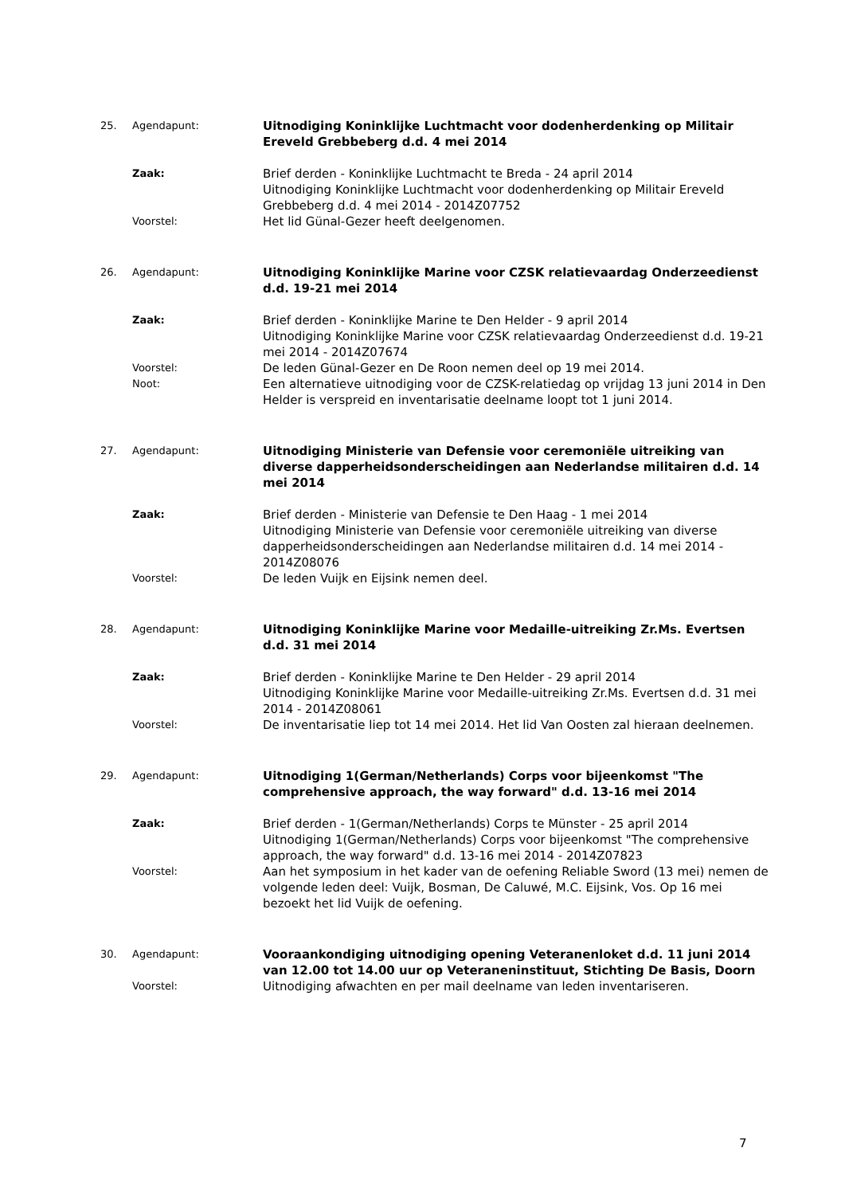25. Agendapunt:
Uitnodiging Koninklijke Luchtmacht voor dodenherdenking op Militair Ereveld Grebbeberg d.d. 4 mei 2014
Zaak:
Brief derden - Koninklijke Luchtmacht te Breda - 24 april 2014
Uitnodiging Koninklijke Luchtmacht voor dodenherdenking op Militair Ereveld Grebbeberg d.d. 4 mei 2014 - 2014Z07752
Voorstel:
Het lid Günal-Gezer heeft deelgenomen.
26. Agendapunt:
Uitnodiging Koninklijke Marine voor CZSK relatievaardag Onderzeedienst d.d. 19-21 mei 2014
Zaak:
Brief derden - Koninklijke Marine te Den Helder - 9 april 2014
Uitnodiging Koninklijke Marine voor CZSK relatievaardag Onderzeedienst d.d. 19-21 mei 2014 - 2014Z07674
Voorstel:
De leden Günal-Gezer en De Roon nemen deel op 19 mei 2014.
Noot:
Een alternatieve uitnodiging voor de CZSK-relatiedag op vrijdag 13 juni 2014 in Den Helder is verspreid en inventarisatie deelname loopt tot 1 juni 2014.
27. Agendapunt:
Uitnodiging Ministerie van Defensie voor ceremoniële uitreiking van diverse dapperheidsonderscheidingen aan Nederlandse militairen d.d. 14 mei 2014
Zaak:
Brief derden - Ministerie van Defensie te Den Haag - 1 mei 2014
Uitnodiging Ministerie van Defensie voor ceremoniële uitreiking van diverse dapperheidsonderscheidingen aan Nederlandse militairen d.d. 14 mei 2014 - 2014Z08076
Voorstel:
De leden Vuijk en Eijsink nemen deel.
28. Agendapunt:
Uitnodiging Koninklijke Marine voor Medaille-uitreiking Zr.Ms. Evertsen d.d. 31 mei 2014
Zaak:
Brief derden - Koninklijke Marine te Den Helder - 29 april 2014
Uitnodiging Koninklijke Marine voor Medaille-uitreiking Zr.Ms. Evertsen d.d. 31 mei 2014 - 2014Z08061
Voorstel:
De inventarisatie liep tot 14 mei 2014. Het lid Van Oosten zal hieraan deelnemen.
29. Agendapunt:
Uitnodiging 1(German/Netherlands) Corps voor bijeenkomst "The comprehensive approach, the way forward" d.d. 13-16 mei 2014
Zaak:
Brief derden - 1(German/Netherlands) Corps te Münster - 25 april 2014
Uitnodiging 1(German/Netherlands) Corps voor bijeenkomst "The comprehensive approach, the way forward" d.d. 13-16 mei 2014 - 2014Z07823
Voorstel:
Aan het symposium in het kader van de oefening Reliable Sword (13 mei) nemen de volgende leden deel: Vuijk, Bosman, De Caluwé, M.C. Eijsink, Vos. Op 16 mei bezoekt het lid Vuijk de oefening.
30. Agendapunt:
Vooraankondiging uitnodiging opening Veteranenloket d.d. 11 juni 2014 van 12.00 tot 14.00 uur op Veteraneninstituut, Stichting De Basis, Doorn
Voorstel:
Uitnodiging afwachten en per mail deelname van leden inventariseren.
7